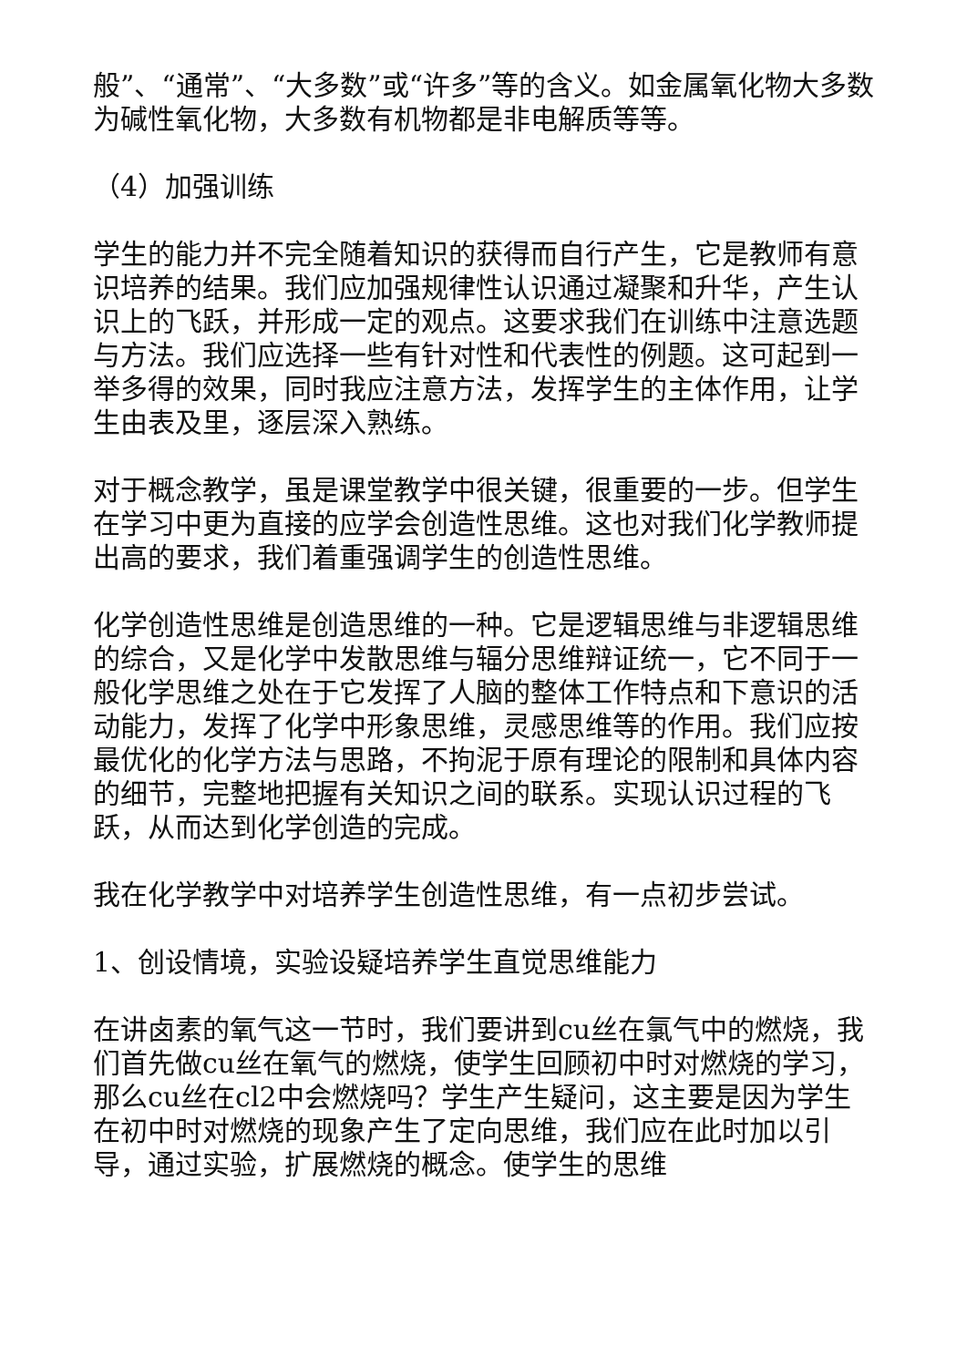般”、“通常”、“大多数”或“许多”等的含义。如金属氧化物大多数为碱性氧化物，大多数有机物都是非电解质等等。
（4）加强训练
学生的能力并不完全随着知识的获得而自行产生，它是教师有意识培养的结果。我们应加强规律性认识通过凝聚和升华，产生认识上的飞跃，并形成一定的观点。这要求我们在训练中注意选题与方法。我们应选择一些有针对性和代表性的例题。这可起到一举多得的效果，同时我应注意方法，发挥学生的主体作用，让学生由表及里，逐层深入熟练。
对于概念教学，虽是课堂教学中很关键，很重要的一步。但学生在学习中更为直接的应学会创造性思维。这也对我们化学教师提出高的要求，我们着重强调学生的创造性思维。
化学创造性思维是创造思维的一种。它是逻辑思维与非逻辑思维的综合，又是化学中发散思维与辐分思维辩证统一，它不同于一般化学思维之处在于它发挥了人脑的整体工作特点和下意识的活动能力，发挥了化学中形象思维，灵感思维等的作用。我们应按最优化的化学方法与思路，不拘泥于原有理论的限制和具体内容的细节，完整地把握有关知识之间的联系。实现认识过程的飞跃，从而达到化学创造的完成。
我在化学教学中对培养学生创造性思维，有一点初步尝试。
1、创设情境，实验设疑培养学生直觉思维能力
在讲卤素的氧气这一节时，我们要讲到cu丝在氯气中的燃烧，我们首先做cu丝在氧气的燃烧，使学生回顾初中时对燃烧的学习，那么cu丝在cl2中会燃烧吗？学生产生疑问，这主要是因为学生在初中时对燃烧的现象产生了定向思维，我们应在此时加以引导，通过实验，扩展燃烧的概念。使学生的思维